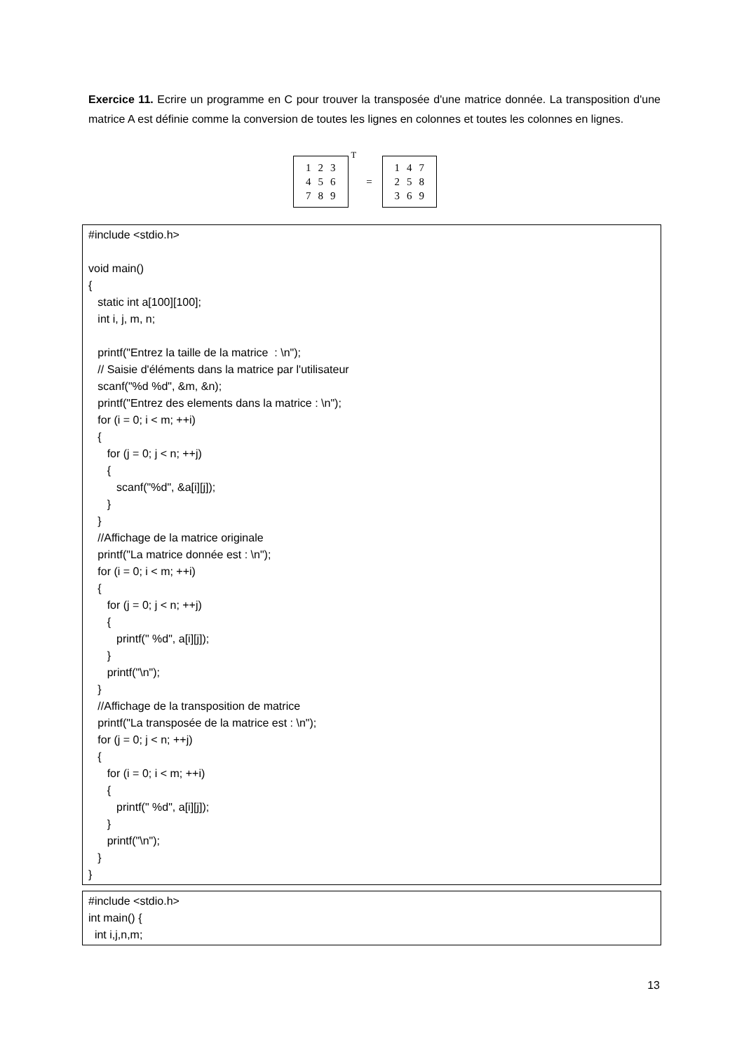Exercice 11. Ecrire un programme en C pour trouver la transposée d'une matrice donnée. La transposition d'une matrice A est définie comme la conversion de toutes les lignes en colonnes et toutes les colonnes en lignes.
| 1 | 2 | 3 |
| 4 | 5 | 6 |
| 7 | 8 | 9 |
<sup>T</sup> =
| 1 | 4 | 7 |
| 2 | 5 | 8 |
| 3 | 6 | 9 |
#include <stdio.h> void main() { static int a[100][100]; int i, j, m, n; printf("Entrez la taille de la matrice : \n"); // Saisie d'éléments dans la matrice par l'utilisateur scanf("%d %d", &m, &n); printf("Entrez des elements dans la matrice : \n"); for (i = 0; i < m; ++i) { for (j = 0; j < n; ++j) { scanf("%d", &a[i][j]); } } //Affichage de la matrice originale printf("La matrice donnée est : \n"); for (i = 0; i < m; ++i) { for (j = 0; j < n; ++j) { printf(" %d", a[i][j]); } printf("\n"); } //Affichage de la transposition de matrice printf("La transposée de la matrice est : \n"); for (j = 0; j < n; ++j) { for (i = 0; i < m; ++i) { printf(" %d", a[i][j]); } printf("\n"); } }
#include <stdio.h> int main() { int i,j,n,m;
13